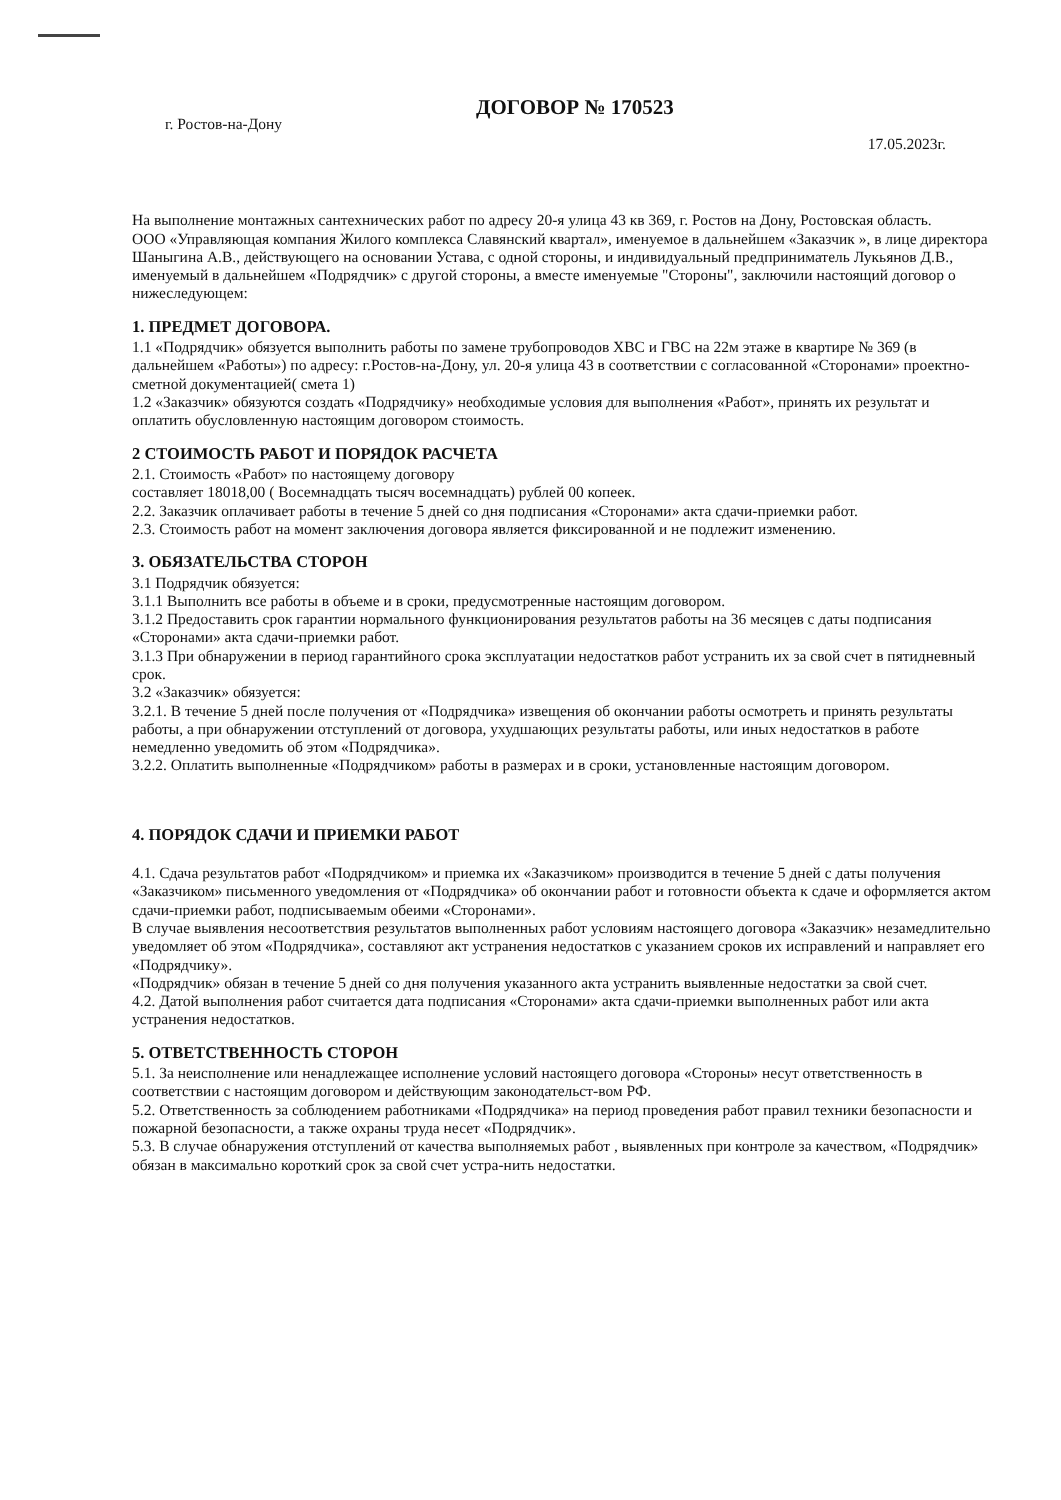г. Ростов-на-Дону
ДОГОВОР № 170523
17.05.2023г.
На выполнение монтажных сантехнических работ по адресу 20-я улица 43 кв 369, г. Ростов на Дону, Ростовская область.
ООО «Управляющая компания Жилого комплекса Славянский квартал», именуемое в дальнейшем «Заказчик », в лице директора Шаныгина А.В., действующего на основании Устава, с одной стороны, и индивидуальный предприниматель Лукьянов Д.В., именуемый в дальнейшем «Подрядчик» с другой стороны, а вместе именуемые "Стороны", заключили настоящий договор о нижеследующем:
1. ПРЕДМЕТ ДОГОВОРА.
1.1 «Подрядчик» обязуется выполнить работы по замене трубопроводов ХВС и ГВС на 22м этаже в квартире № 369 (в дальнейшем «Работы») по адресу: г.Ростов-на-Дону, ул. 20-я улица 43 в соответствии с согласованной «Сторонами» проектно-сметной документацией( смета 1)
1.2 «Заказчик» обязуются создать «Подрядчику» необходимые условия для выполнения «Работ», принять их результат и оплатить обусловленную настоящим договором стоимость.
2 СТОИМОСТЬ РАБОТ И ПОРЯДОК РАСЧЕТА
2.1. Стоимость «Работ» по настоящему договору
составляет 18018,00 ( Восемнадцать тысяч восемнадцать) рублей 00 копеек.
2.2. Заказчик оплачивает работы в течение 5 дней со дня подписания «Сторонами» акта сдачи-приемки работ.
2.3. Стоимость работ на момент заключения договора является фиксированной и не подлежит изменению.
3. ОБЯЗАТЕЛЬСТВА СТОРОН
3.1 Подрядчик обязуется:
3.1.1 Выполнить все работы в объеме и в сроки, предусмотренные настоящим договором.
3.1.2 Предоставить срок гарантии нормального функционирования результатов работы на 36 месяцев с даты подписания «Сторонами» акта сдачи-приемки работ.
3.1.3 При обнаружении в период гарантийного срока эксплуатации недостатков работ устранить их за свой счет в пятидневный срок.
3.2 «Заказчик» обязуется:
3.2.1. В течение 5 дней после получения от «Подрядчика» извещения об окончании работы осмотреть и принять результаты работы, а при обнаружении отступлений от договора, ухудшающих результаты работы, или иных недостатков в работе немедленно уведомить об этом «Подрядчика».
3.2.2. Оплатить выполненные «Подрядчиком» работы в размерах и в сроки, установленные настоящим договором.
4. ПОРЯДОК СДАЧИ И ПРИЕМКИ РАБОТ
4.1. Сдача результатов работ «Подрядчиком» и приемка их «Заказчиком» производится в течение 5 дней с даты получения «Заказчиком» письменного уведомления от «Подрядчика» об окончании работ и готовности объекта к сдаче и оформляется актом сдачи-приемки работ, подписываемым обеими «Сторонами».
В случае выявления несоответствия результатов выполненных работ условиям настоящего договора «Заказчик» незамедлительно уведомляет об этом «Подрядчика», составляют акт устранения недостатков с указанием сроков их исправлений и направляет его «Подрядчику».
«Подрядчик» обязан в течение 5 дней со дня получения указанного акта устранить выявленные недостатки за свой счет.
4.2. Датой выполнения работ считается дата подписания «Сторонами» акта сдачи-приемки выполненных работ или акта устранения недостатков.
5. ОТВЕТСТВЕННОСТЬ СТОРОН
5.1. За неисполнение или ненадлежащее исполнение условий настоящего договора «Стороны» несут ответственность в соответствии с настоящим договором и действующим законодательст-вом РФ.
5.2. Ответственность за соблюдением работниками «Подрядчика» на период проведения работ правил техники безопасности и пожарной безопасности, а также охраны труда несет «Подрядчик».
5.3. В случае обнаружения отступлений от качества выполняемых работ , выявленных при контроле за качеством, «Подрядчик» обязан в максимально короткий срок за свой счет устра-нить недостатки.